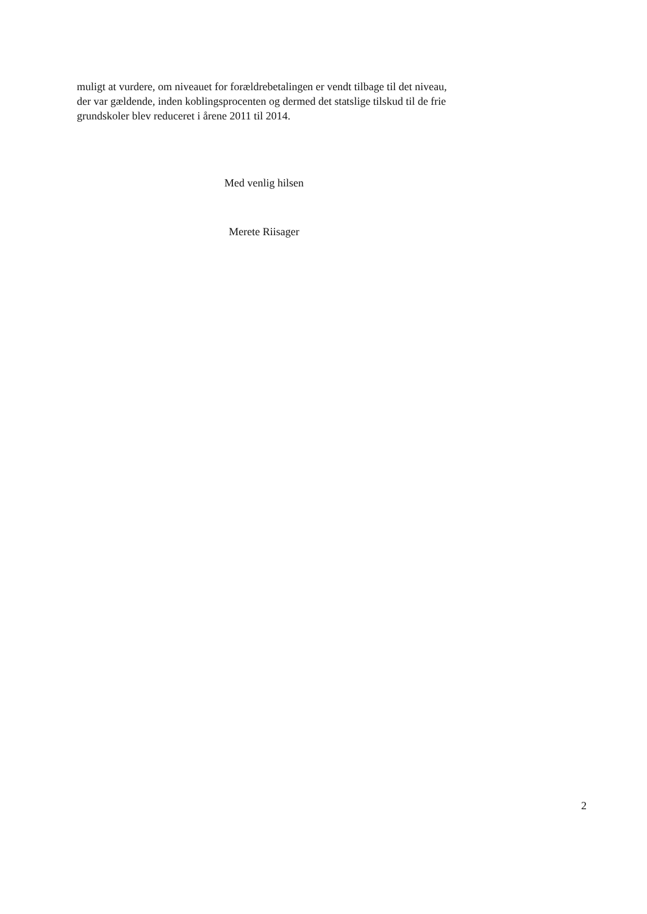muligt at vurdere, om niveauet for forældrebetalingen er vendt tilbage til det niveau, der var gældende, inden koblingsprocenten og dermed det statslige tilskud til de frie grundskoler blev reduceret i årene 2011 til 2014.
Med venlig hilsen
Merete Riisager
2